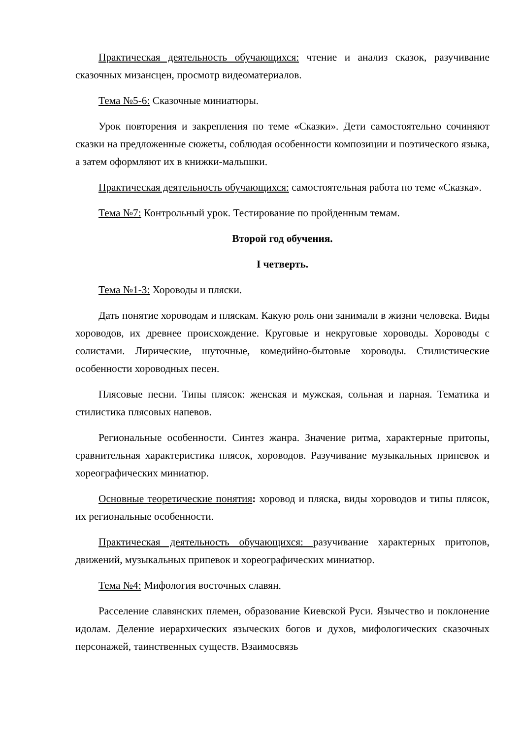Практическая деятельность обучающихся: чтение и анализ сказок, разучивание сказочных мизансцен, просмотр видеоматериалов.
Тема №5-6: Сказочные миниатюры.
Урок повторения и закрепления по теме «Сказки». Дети самостоятельно сочиняют сказки на предложенные сюжеты, соблюдая особенности композиции и поэтического языка, а затем оформляют их в книжки-малышки.
Практическая деятельность обучающихся: самостоятельная работа по теме «Сказка».
Тема №7: Контрольный урок. Тестирование по пройденным темам.
Второй год обучения.
I четверть.
Тема №1-3: Хороводы и пляски.
Дать понятие хороводам и пляскам. Какую роль они занимали в жизни человека. Виды хороводов, их древнее происхождение. Круговые и некруговые хороводы. Хороводы с солистами. Лирические, шуточные, комедийно-бытовые хороводы. Стилистические особенности хороводных песен.
Плясовые песни. Типы плясок: женская и мужская, сольная и парная. Тематика и стилистика плясовых напевов.
Региональные особенности. Синтез жанра. Значение ритма, характерные притопы, сравнительная характеристика плясок, хороводов. Разучивание музыкальных припевок и хореографических миниатюр.
Основные теоретические понятия: хоровод и пляска, виды хороводов и типы плясок, их региональные особенности.
Практическая деятельность обучающихся: разучивание характерных притопов, движений, музыкальных припевок и хореографических миниатюр.
Тема №4: Мифология восточных славян.
Расселение славянских племен, образование Киевской Руси. Язычество и поклонение идолам. Деление иерархических языческих богов и духов, мифологических сказочных персонажей, таинственных существ. Взаимосвязь